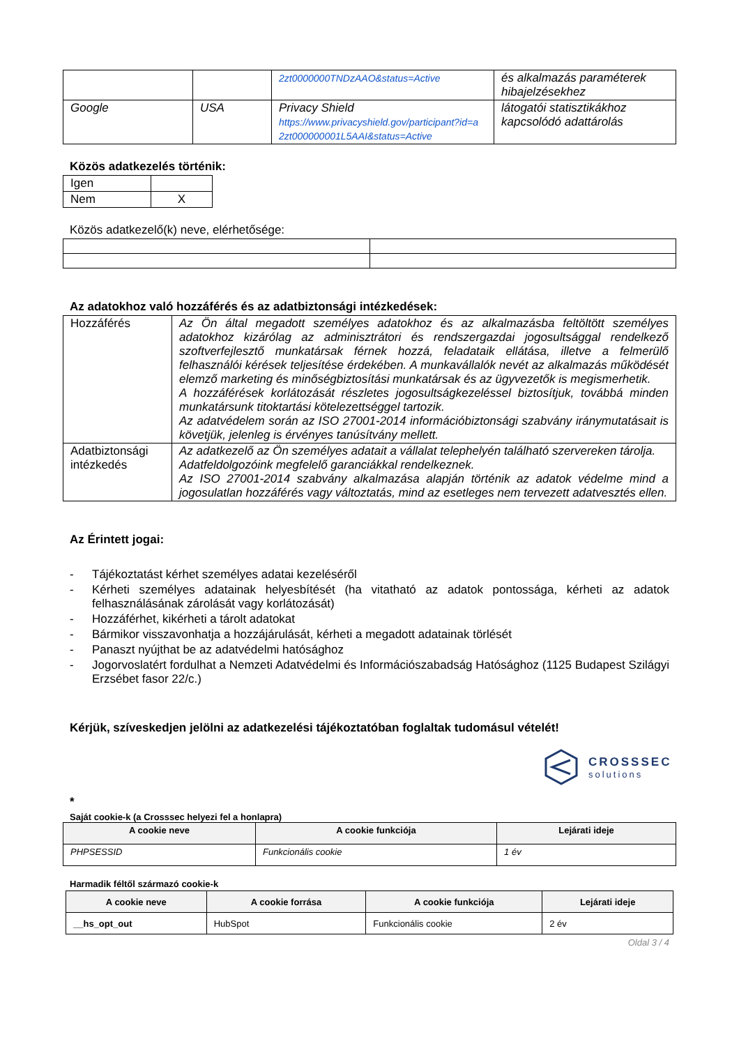| | | 2zt0000000TNDzAAO&status=Active | és alkalmazás paraméterek hibajelzésekhez |
| Google | USA | Privacy Shield https://www.privacyshield.gov/participant?id=a 2zt000000001L5AAI&status=Active | látogatói statisztikákhoz kapcsolódó adattárolás |
Közös adatkezelés történik:
| Igen | |
| Nem | X |
Közös adatkezelő(k) neve, elérhetősége:
Az adatokhoz való hozzáférés és az adatbiztonsági intézkedések:
| Hozzáférés | Az Ön által megadott személyes adatokhoz és az alkalmazásba feltöltött személyes adatokhoz kizárólag az adminisztrátori és rendszergazdai jogosultsággal rendelkező szoftverfejlesztő munkatársak férnek hozzá, feladataik ellátása, illetve a felmerülő felhasználói kérések teljesítése érdekében. A munkavállalók nevét az alkalmazás működését elemző marketing és minőségbiztosítási munkatársak és az ügyvezetők is megismerhetik. A hozzáférések korlátozását részletes jogosultságkezeléssel biztosítjuk, továbbá minden munkatársunk titoktartási kötelezettséggel tartozik. Az adatvédelem során az ISO 27001-2014 információbiztonsági szabvány iránymutatásait is követjük, jelenleg is érvényes tanúsítvány mellett. |
| Adatbiztonsági intézkedés | Az adatkezelő az Ön személyes adatait a vállalat telephelyén található szervereken tárolja. Adatfeldolgozóink megfelelő garanciákkal rendelkeznek. Az ISO 27001-2014 szabvány alkalmazása alapján történik az adatok védelme mind a jogosulatlan hozzáférés vagy változtatás, mind az esetleges nem tervezett adatvesztés ellen. |
Az Érintett jogai:
- Tájékoztatást kérhet személyes adatai kezeléséről
- Kérheti személyes adatainak helyesbítését (ha vitatható az adatok pontossága, kérheti az adatok felhasználásának zárolását vagy korlátozását)
- Hozzáférhet, kikérheti a tárolt adatokat
- Bármikor visszavonhatja a hozzájárulását, kérheti a megadott adatainak törlését
- Panaszt nyújthat be az adatvédelmi hatósághoz
- Jogorvoslatért fordulhat a Nemzeti Adatvédelmi és Információszabadság Hatósághoz (1125 Budapest Szilágyi Erzsébet fasor 22/c.)
Kérjük, szíveskedjen jelölni az adatkezelési tájékoztatóban foglaltak tudomásul vételét!
CROSSSEC
solutions
*
Saját cookie-k (a Crosssec helyezi fel a honlapra)
| A cookie neve | A cookie funkciója | Lejárati ideje |
| --- | --- | --- |
| PHPSESSID | Funkcionális cookie | 1 év |
Harmadik féltől származó cookie-k
| A cookie neve | A cookie forrása | A cookie funkciója | Lejárati ideje |
| --- | --- | --- | --- |
| __hs_opt_out | HubSpot | Funkcionális cookie | 2 év |
Oldal 3 / 4